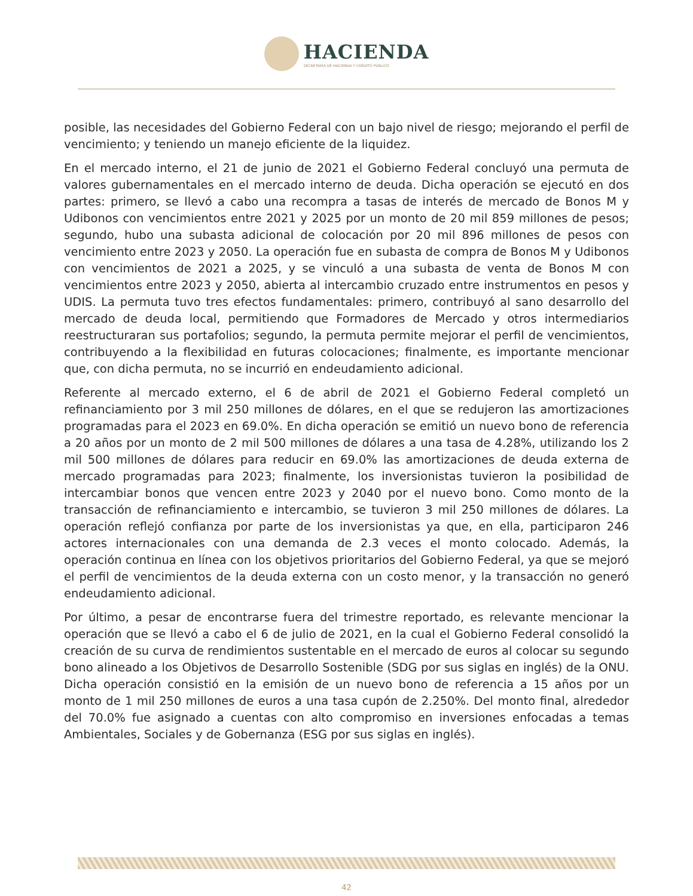HACIENDA
SECRETARÍA DE HACIENDA Y CRÉDITO PÚBLICO
posible, las necesidades del Gobierno Federal con un bajo nivel de riesgo; mejorando el perfil de vencimiento; y teniendo un manejo eficiente de la liquidez.
En el mercado interno, el 21 de junio de 2021 el Gobierno Federal concluyó una permuta de valores gubernamentales en el mercado interno de deuda. Dicha operación se ejecutó en dos partes: primero, se llevó a cabo una recompra a tasas de interés de mercado de Bonos M y Udibonos con vencimientos entre 2021 y 2025 por un monto de 20 mil 859 millones de pesos; segundo, hubo una subasta adicional de colocación por 20 mil 896 millones de pesos con vencimiento entre 2023 y 2050. La operación fue en subasta de compra de Bonos M y Udibonos con vencimientos de 2021 a 2025, y se vinculó a una subasta de venta de Bonos M con vencimientos entre 2023 y 2050, abierta al intercambio cruzado entre instrumentos en pesos y UDIS. La permuta tuvo tres efectos fundamentales: primero, contribuyó al sano desarrollo del mercado de deuda local, permitiendo que Formadores de Mercado y otros intermediarios reestructuraran sus portafolios; segundo, la permuta permite mejorar el perfil de vencimientos, contribuyendo a la flexibilidad en futuras colocaciones; finalmente, es importante mencionar que, con dicha permuta, no se incurrió en endeudamiento adicional.
Referente al mercado externo, el 6 de abril de 2021 el Gobierno Federal completó un refinanciamiento por 3 mil 250 millones de dólares, en el que se redujeron las amortizaciones programadas para el 2023 en 69.0%. En dicha operación se emitió un nuevo bono de referencia a 20 años por un monto de 2 mil 500 millones de dólares a una tasa de 4.28%, utilizando los 2 mil 500 millones de dólares para reducir en 69.0% las amortizaciones de deuda externa de mercado programadas para 2023; finalmente, los inversionistas tuvieron la posibilidad de intercambiar bonos que vencen entre 2023 y 2040 por el nuevo bono. Como monto de la transacción de refinanciamiento e intercambio, se tuvieron 3 mil 250 millones de dólares. La operación reflejó confianza por parte de los inversionistas ya que, en ella, participaron 246 actores internacionales con una demanda de 2.3 veces el monto colocado. Además, la operación continua en línea con los objetivos prioritarios del Gobierno Federal, ya que se mejoró el perfil de vencimientos de la deuda externa con un costo menor, y la transacción no generó endeudamiento adicional.
Por último, a pesar de encontrarse fuera del trimestre reportado, es relevante mencionar la operación que se llevó a cabo el 6 de julio de 2021, en la cual el Gobierno Federal consolidó la creación de su curva de rendimientos sustentable en el mercado de euros al colocar su segundo bono alineado a los Objetivos de Desarrollo Sostenible (SDG por sus siglas en inglés) de la ONU. Dicha operación consistió en la emisión de un nuevo bono de referencia a 15 años por un monto de 1 mil 250 millones de euros a una tasa cupón de 2.250%. Del monto final, alrededor del 70.0% fue asignado a cuentas con alto compromiso en inversiones enfocadas a temas Ambientales, Sociales y de Gobernanza (ESG por sus siglas en inglés).
42